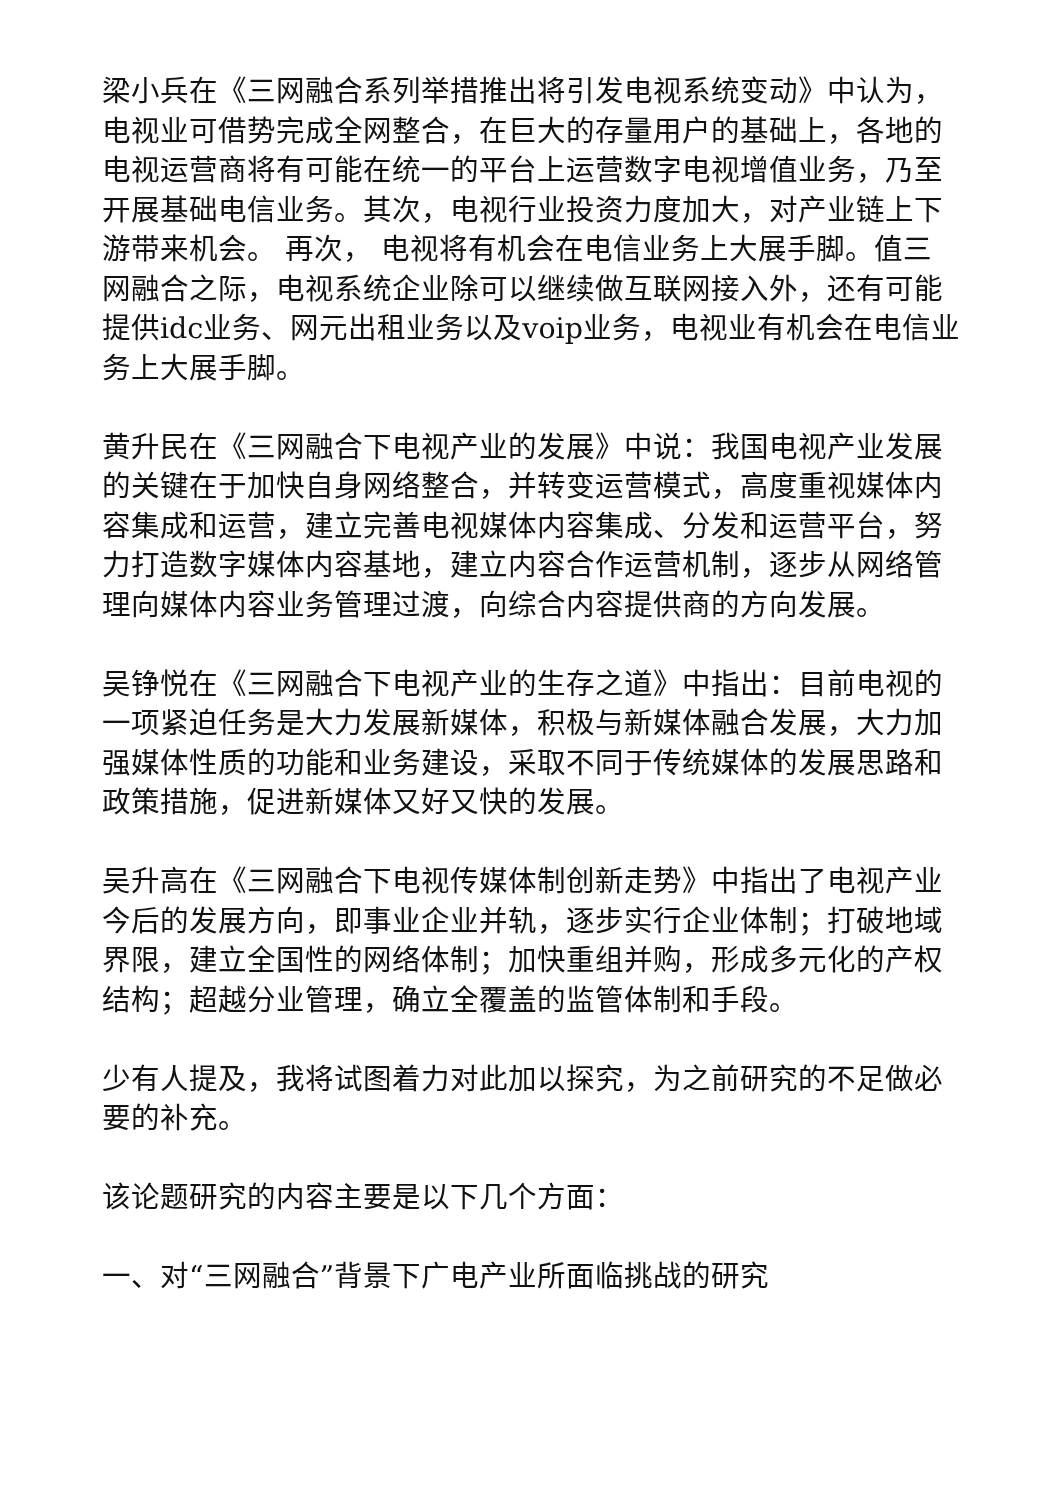梁小兵在《三网融合系列举措推出将引发电视系统变动》中认为，电视业可借势完成全网整合，在巨大的存量用户的基础上，各地的电视运营商将有可能在统一的平台上运营数字电视增值业务，乃至开展基础电信业务。其次，电视行业投资力度加大，对产业链上下游带来机会。 再次， 电视将有机会在电信业务上大展手脚。值三网融合之际，电视系统企业除可以继续做互联网接入外，还有可能提供idc业务、网元出租业务以及voip业务，电视业有机会在电信业务上大展手脚。
黄升民在《三网融合下电视产业的发展》中说：我国电视产业发展的关键在于加快自身网络整合，并转变运营模式，高度重视媒体内容集成和运营，建立完善电视媒体内容集成、分发和运营平台，努力打造数字媒体内容基地，建立内容合作运营机制，逐步从网络管理向媒体内容业务管理过渡，向综合内容提供商的方向发展。
吴铮悦在《三网融合下电视产业的生存之道》中指出：目前电视的一项紧迫任务是大力发展新媒体，积极与新媒体融合发展，大力加强媒体性质的功能和业务建设，采取不同于传统媒体的发展思路和政策措施，促进新媒体又好又快的发展。
吴升高在《三网融合下电视传媒体制创新走势》中指出了电视产业今后的发展方向，即事业企业并轨，逐步实行企业体制；打破地域界限，建立全国性的网络体制；加快重组并购，形成多元化的产权结构；超越分业管理，确立全覆盖的监管体制和手段。
少有人提及，我将试图着力对此加以探究，为之前研究的不足做必要的补充。
该论题研究的内容主要是以下几个方面：
一、对“三网融合”背景下广电产业所面临挑战的研究